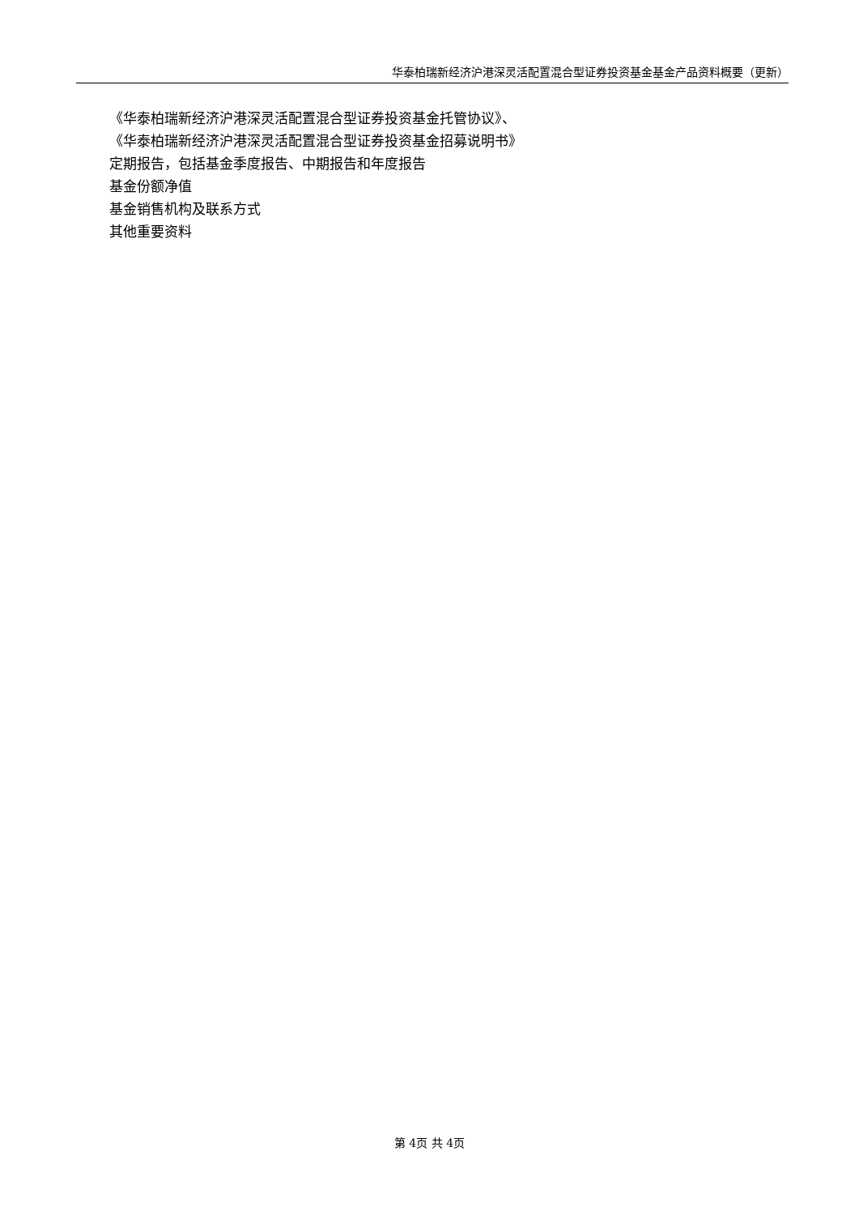华泰柏瑞新经济沪港深灵活配置混合型证券投资基金基金产品资料概要（更新）
《华泰柏瑞新经济沪港深灵活配置混合型证券投资基金托管协议》、
《华泰柏瑞新经济沪港深灵活配置混合型证券投资基金招募说明书》
定期报告，包括基金季度报告、中期报告和年度报告
基金份额净值
基金销售机构及联系方式
其他重要资料
第 4页 共 4页